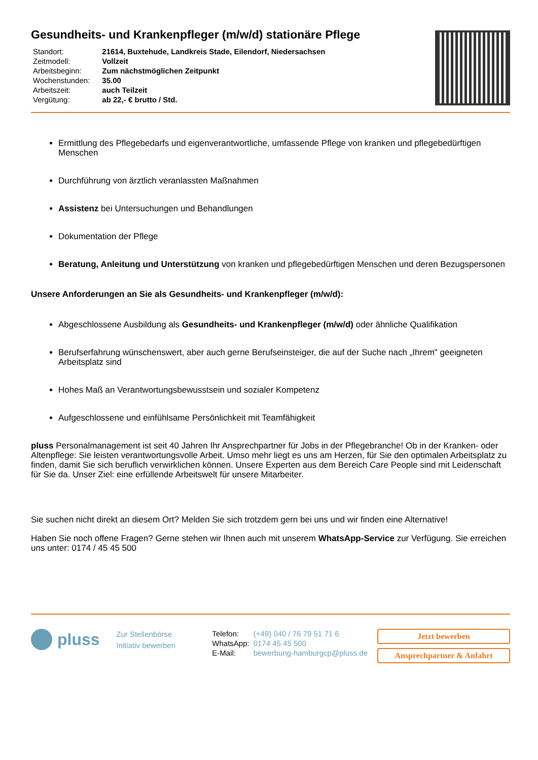Gesundheits- und Krankenpfleger (m/w/d) stationäre Pflege
| Standort: | 21614, Buxtehude, Landkreis Stade, Eilendorf, Niedersachsen |
| Zeitmodell: | Vollzeit |
| Arbeitsbeginn: | Zum nächstmöglichen Zeitpunkt |
| Wochenstunden: | 35.00 |
| Arbeitszeit: | auch Teilzeit |
| Vergütung: | ab 22,- € brutto / Std. |
Ermittlung des Pflegebedarfs und eigenverantwortliche, umfassende Pflege von kranken und pflegebedürftigen Menschen
Durchführung von ärztlich veranlassten Maßnahmen
Assistenz bei Untersuchungen und Behandlungen
Dokumentation der Pflege
Beratung, Anleitung und Unterstützung von kranken und pflegebedürftigen Menschen und deren Bezugspersonen
Unsere Anforderungen an Sie als Gesundheits- und Krankenpfleger (m/w/d):
Abgeschlossene Ausbildung als Gesundheits- und Krankenpfleger (m/w/d) oder ähnliche Qualifikation
Berufserfahrung wünschenswert, aber auch gerne Berufseinsteiger, die auf der Suche nach „Ihrem" geeigneten Arbeitsplatz sind
Hohes Maß an Verantwortungsbewusstsein und sozialer Kompetenz
Aufgeschlossene und einfühlsame Persönlichkeit mit Teamfähigkeit
pluss Personalmanagement ist seit 40 Jahren Ihr Ansprechpartner für Jobs in der Pflegebranche! Ob in der Kranken- oder Altenpflege: Sie leisten verantwortungsvolle Arbeit. Umso mehr liegt es uns am Herzen, für Sie den optimalen Arbeitsplatz zu finden, damit Sie sich beruflich verwirklichen können. Unsere Experten aus dem Bereich Care People sind mit Leidenschaft für Sie da. Unser Ziel: eine erfüllende Arbeitswelt für unsere Mitarbeiter.
Sie suchen nicht direkt an diesem Ort? Melden Sie sich trotzdem gern bei uns und wir finden eine Alternative!
Haben Sie noch offene Fragen? Gerne stehen wir Ihnen auch mit unserem WhatsApp-Service zur Verfügung. Sie erreichen uns unter: 0174 / 45 45 500
pluss
Zur Stellenbörse
Initiativ bewerben
| Telefon: | (+49) 040 / 76 79 51 71 6 |
| WhatsApp: | 0174 45 45 500 |
| E-Mail: | bewerbung-hamburgcp@pluss.de |
Jetzt bewerben
Ansprechpartner & Anfahrt